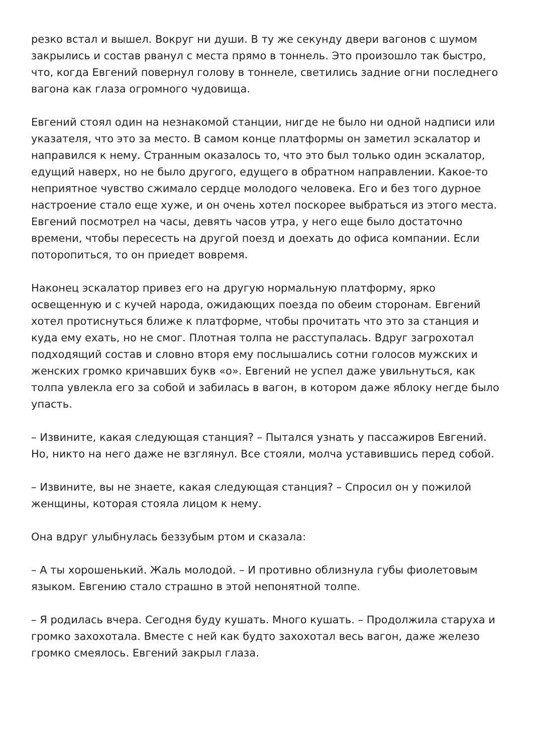резко встал и вышел. Вокруг ни души. В ту же секунду двери вагонов с шумом закрылись и состав рванул с места прямо в тоннель. Это произошло так быстро, что, когда Евгений повернул голову в тоннеле, светились задние огни последнего вагона как глаза огромного чудовища.
Евгений стоял один на незнакомой станции, нигде не было ни одной надписи или указателя, что это за место. В самом конце платформы он заметил эскалатор и направился к нему. Странным оказалось то, что это был только один эскалатор, едущий наверх, но не было другого, едущего в обратном направлении. Какое-то неприятное чувство сжимало сердце молодого человека. Его и без того дурное настроение стало еще хуже, и он очень хотел поскорее выбраться из этого места. Евгений посмотрел на часы, девять часов утра, у него еще было достаточно времени, чтобы пересесть на другой поезд и доехать до офиса компании. Если поторопиться, то он приедет вовремя.
Наконец эскалатор привез его на другую нормальную платформу, ярко освещенную и с кучей народа, ожидающих поезда по обеим сторонам. Евгений хотел протиснуться ближе к платформе, чтобы прочитать что это за станция и куда ему ехать, но не смог. Плотная толпа не расступалась. Вдруг загрохотал подходящий состав и словно вторя ему послышались сотни голосов мужских и женских громко кричавших букв «о». Евгений не успел даже увильнуться, как толпа увлекла его за собой и забилась в вагон, в котором даже яблоку негде было упасть.
– Извините, какая следующая станция? – Пытался узнать у пассажиров Евгений. Но, никто на него даже не взглянул. Все стояли, молча уставившись перед собой.
– Извините, вы не знаете, какая следующая станция? – Спросил он у пожилой женщины, которая стояла лицом к нему.
Она вдруг улыбнулась беззубым ртом и сказала:
– А ты хорошенький. Жаль молодой. – И противно облизнула губы фиолетовым языком. Евгению стало страшно в этой непонятной толпе.
– Я родилась вчера. Сегодня буду кушать. Много кушать. – Продолжила старуха и громко захохотала. Вместе с ней как будто захохотал весь вагон, даже железо громко смеялось. Евгений закрыл глаза.